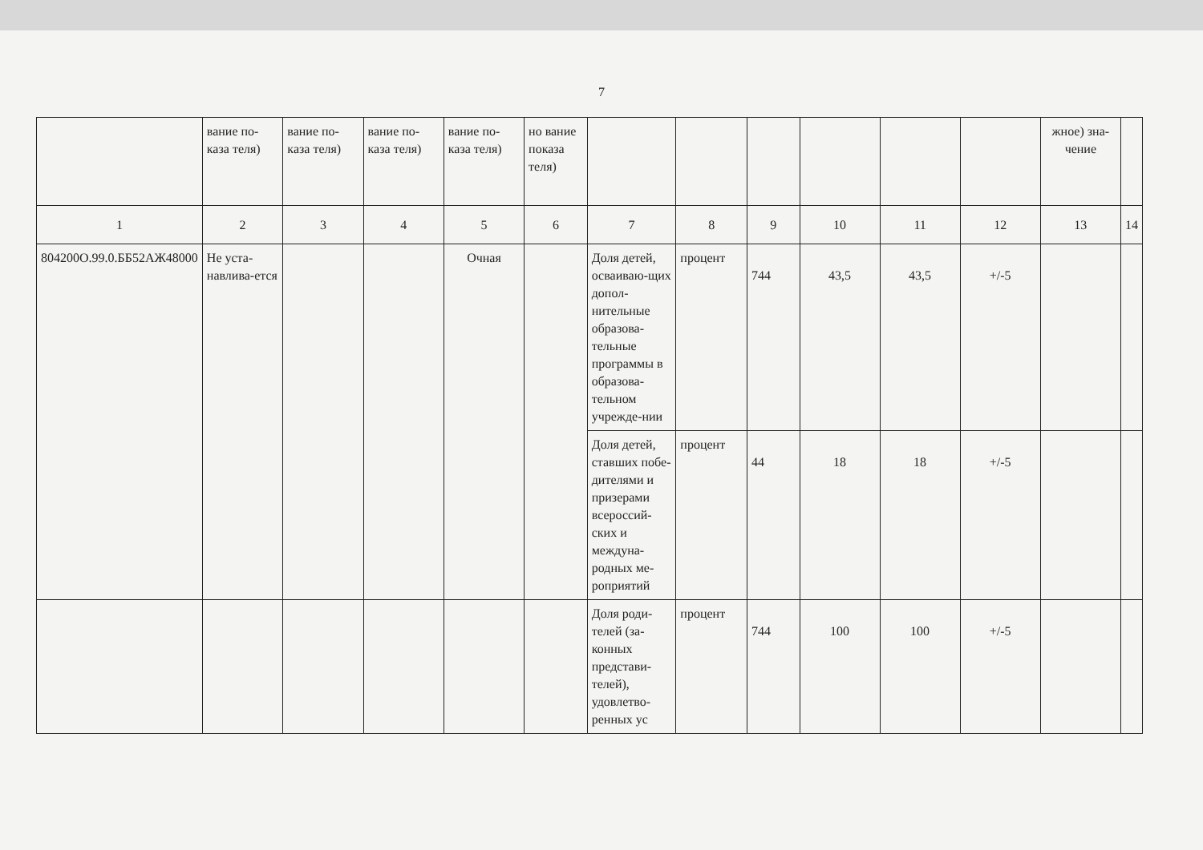7
| | вание по-каза теля) | вание по-каза теля) | вание по-каза теля) | вание по-каза теля) | но вание показа теля) | | | | | | | жное) зна-чение | |
| 1 | 2 | 3 | 4 | 5 | 6 | 7 | 8 | 9 | 10 | 11 | 12 | 13 | 14 |
| 804200О.99.0.ББ52АЖ48000 | Не уста-навлива-ется | | | Очная | | Доля детей, осваиваю-щих допол-нительные образова-тельные программы в образова-тельном учрежде-нии | процент | 744 | 43,5 | 43,5 | +/-5 | | |
| | | | | | | Доля детей, ставших побе-дителями и призерами всероссий-ских и междуна-родных ме-роприятий | процент | 44 | 18 | 18 | +/-5 | | |
| | | | | | | Доля роди-телей (за-конных представи-телей), удовлетво-ренных ус | процент | 744 | 100 | 100 | +/-5 | | |